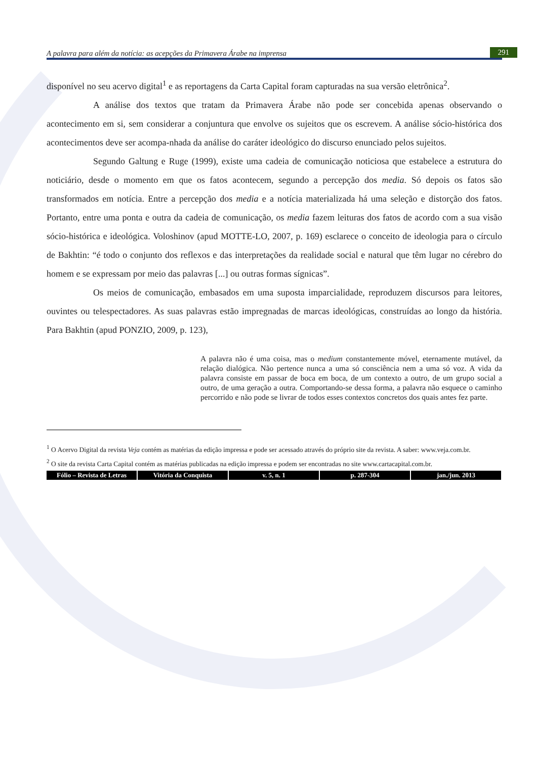A palavra para além da notícia: as acepções da Primavera Árabe na imprensa 291
disponível no seu acervo digital<sup>1</sup> e as reportagens da Carta Capital foram capturadas na sua versão eletrônica<sup>2</sup>.
A análise dos textos que tratam da Primavera Árabe não pode ser concebida apenas observando o acontecimento em si, sem considerar a conjuntura que envolve os sujeitos que os escrevem. A análise sócio-histórica dos acontecimentos deve ser acompa-nhada da análise do caráter ideológico do discurso enunciado pelos sujeitos.
Segundo Galtung e Ruge (1999), existe uma cadeia de comunicação noticiosa que estabelece a estrutura do noticiário, desde o momento em que os fatos acontecem, segundo a percepção dos media. Só depois os fatos são transformados em notícia. Entre a percepção dos media e a notícia materializada há uma seleção e distorção dos fatos. Portanto, entre uma ponta e outra da cadeia de comunicação, os media fazem leituras dos fatos de acordo com a sua visão sócio-histórica e ideológica. Voloshinov (apud MOTTE-LO, 2007, p. 169) esclarece o conceito de ideologia para o círculo de Bakhtin: “é todo o conjunto dos reflexos e das interpretações da realidade social e natural que têm lugar no cérebro do homem e se expressam por meio das palavras [...] ou outras formas sígnicas”.
Os meios de comunicação, embasados em uma suposta imparcialidade, reproduzem discursos para leitores, ouvintes ou telespectadores. As suas palavras estão impregnadas de marcas ideológicas, construídas ao longo da história. Para Bakhtin (apud PONZIO, 2009, p. 123),
A palavra não é uma coisa, mas o medium constantemente móvel, eternamente mutável, da relação dialógica. Não pertence nunca a uma só consciência nem a uma só voz. A vida da palavra consiste em passar de boca em boca, de um contexto a outro, de um grupo social a outro, de uma geração a outra. Comportando-se dessa forma, a palavra não esquece o caminho percorrido e não pode se livrar de todos esses contextos concretos dos quais antes fez parte.
<sup>1</sup> O Acervo Digital da revista Veja contém as matérias da edição impressa e pode ser acessado através do próprio site da revista. A saber: www.veja.com.br.
<sup>2</sup> O site da revista Carta Capital contém as matérias publicadas na edição impressa e podem ser encontradas no site www.cartacapital.com.br.
Fólio – Revista de Letras Vitória da Conquista v. 5, n. 1 p. 287-304 jan./jun. 2013